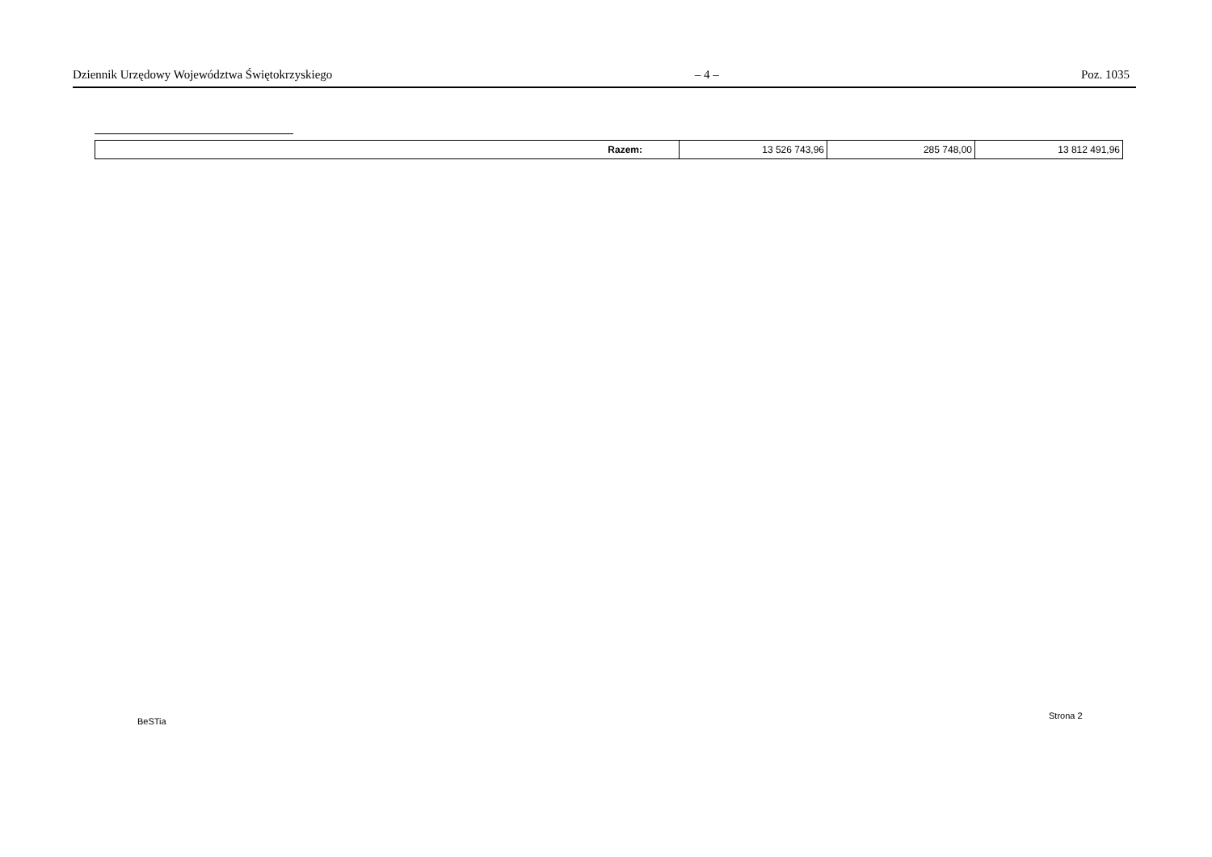Dziennik Urzędowy Województwa Świętokrzyskiego – 4 – Poz. 1035
| Razem: | 13 526 743,96 | 285 748,00 | 13 812 491,96 |
BeSTia
Strona 2